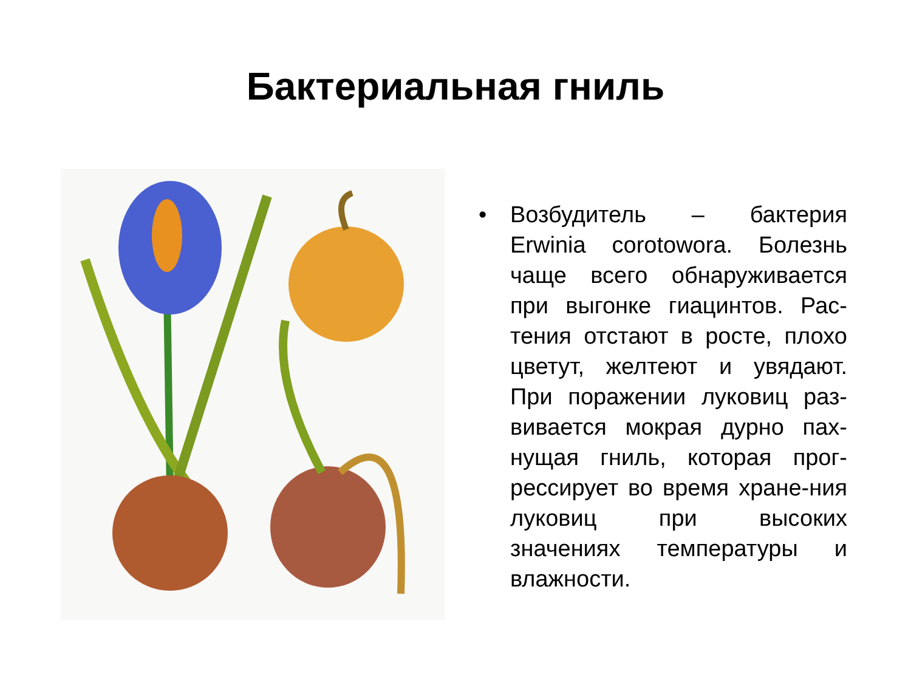Бактериальная гниль
• Возбудитель – бактерия Erwinia corotowora. Болезнь чаще всего обнаруживается при выгонке гиацинтов. Рас-тения отстают в росте, плохо цветут, желтеют и увядают. При поражении луковиц раз-вивается мокрая дурно пах-нущая гниль, которая прог-рессирует во время хране-ния луковиц при высоких значениях температуры и влажности.